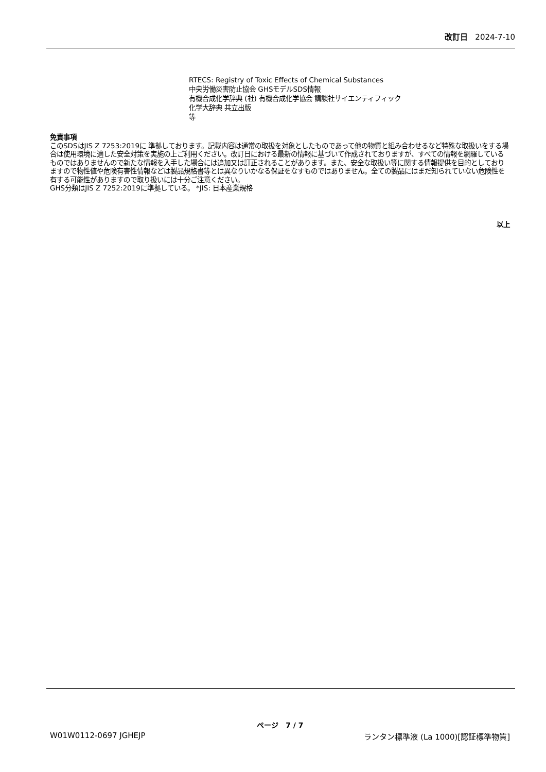改訂日 2024-7-10
RTECS: Registry of Toxic Effects of Chemical Substances
中央労働災害防止協会 GHSモデルSDS情報
有機合成化学辞典 (社) 有機合成化学協会 講談社サイエンティフィック
化学大辞典 共立出版
等
免責事項
このSDSはJIS Z 7253:2019に 準拠しております。記載内容は通常の取扱を対象としたものであって他の物質と組み合わせるなど特殊な取扱いをする場合は使用環境に適した安全対策を実施の上ご利用ください。改訂日における最新の情報に基づいて作成されておりますが、すべての情報を網羅しているものではありませんので新たな情報を入手した場合には追加又は訂正されることがあります。また、安全な取扱い等に関する情報提供を目的としておりますので物性値や危険有害性情報などは製品規格書等とは異なりいかなる保証をなすものではありません。全ての製品にはまだ知られていない危険性を有する可能性がありますので取り扱いには十分ご注意ください。
GHS分類はJIS Z 7252:2019に準拠している。 *JIS: 日本産業規格
以上
ページ 7 / 7
W01W0112-0697 JGHEJP ランタン標準液 (La 1000)[認証標準物質]